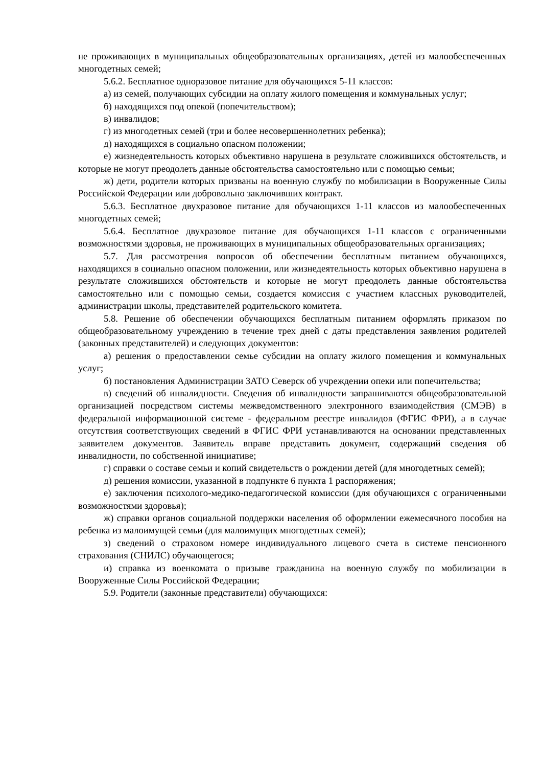не проживающих в муниципальных общеобразовательных организациях, детей из малообеспеченных многодетных семей;
5.6.2. Бесплатное одноразовое питание для обучающихся 5-11 классов:
а) из семей, получающих субсидии на оплату жилого помещения и коммунальных услуг;
б) находящихся под опекой (попечительством);
в) инвалидов;
г) из многодетных семей (три и более несовершеннолетних ребенка);
д) находящихся в социально опасном положении;
е) жизнедеятельность которых объективно нарушена в результате сложившихся обстоятельств, и которые не могут преодолеть данные обстоятельства самостоятельно или с помощью семьи;
ж) дети, родители которых призваны на военную службу по мобилизации в Вооруженные Силы Российской Федерации или добровольно заключивших контракт.
5.6.3. Бесплатное двухразовое питание для обучающихся 1-11 классов из малообеспеченных многодетных семей;
5.6.4. Бесплатное двухразовое питание для обучающихся 1-11 классов с ограниченными возможностями здоровья, не проживающих в муниципальных общеобразовательных организациях;
5.7. Для рассмотрения вопросов об обеспечении бесплатным питанием обучающихся, находящихся в социально опасном положении, или жизнедеятельность которых объективно нарушена в результате сложившихся обстоятельств и которые не могут преодолеть данные обстоятельства самостоятельно или с помощью семьи, создается комиссия с участием классных руководителей, администрации школы, представителей родительского комитета.
5.8. Решение об обеспечении обучающихся бесплатным питанием оформлять приказом по общеобразовательному учреждению в течение трех дней с даты представления заявления родителей (законных представителей) и следующих документов:
а) решения о предоставлении семье субсидии на оплату жилого помещения и коммунальных услуг;
б) постановления Администрации ЗАТО Северск об учреждении опеки или попечительства;
в) сведений об инвалидности. Сведения об инвалидности запрашиваются общеобразовательной организацией посредством системы межведомственного электронного взаимодействия (СМЭВ) в федеральной информационной системе - федеральном реестре инвалидов (ФГИС ФРИ), а в случае отсутствия соответствующих сведений в ФГИС ФРИ устанавливаются на основании представленных заявителем документов. Заявитель вправе представить документ, содержащий сведения об инвалидности, по собственной инициативе;
г) справки о составе семьи и копий свидетельств о рождении детей (для многодетных семей);
д) решения комиссии, указанной в подпункте 6 пункта 1 распоряжения;
е) заключения психолого-медико-педагогической комиссии (для обучающихся с ограниченными возможностями здоровья);
ж) справки органов социальной поддержки населения об оформлении ежемесячного пособия на ребенка из малоимущей семьи (для малоимущих многодетных семей);
з) сведений о страховом номере индивидуального лицевого счета в системе пенсионного страхования (СНИЛС) обучающегося;
и) справка из военкомата о призыве гражданина на военную службу по мобилизации в Вооруженные Силы Российской Федерации;
5.9. Родители (законные представители) обучающихся: